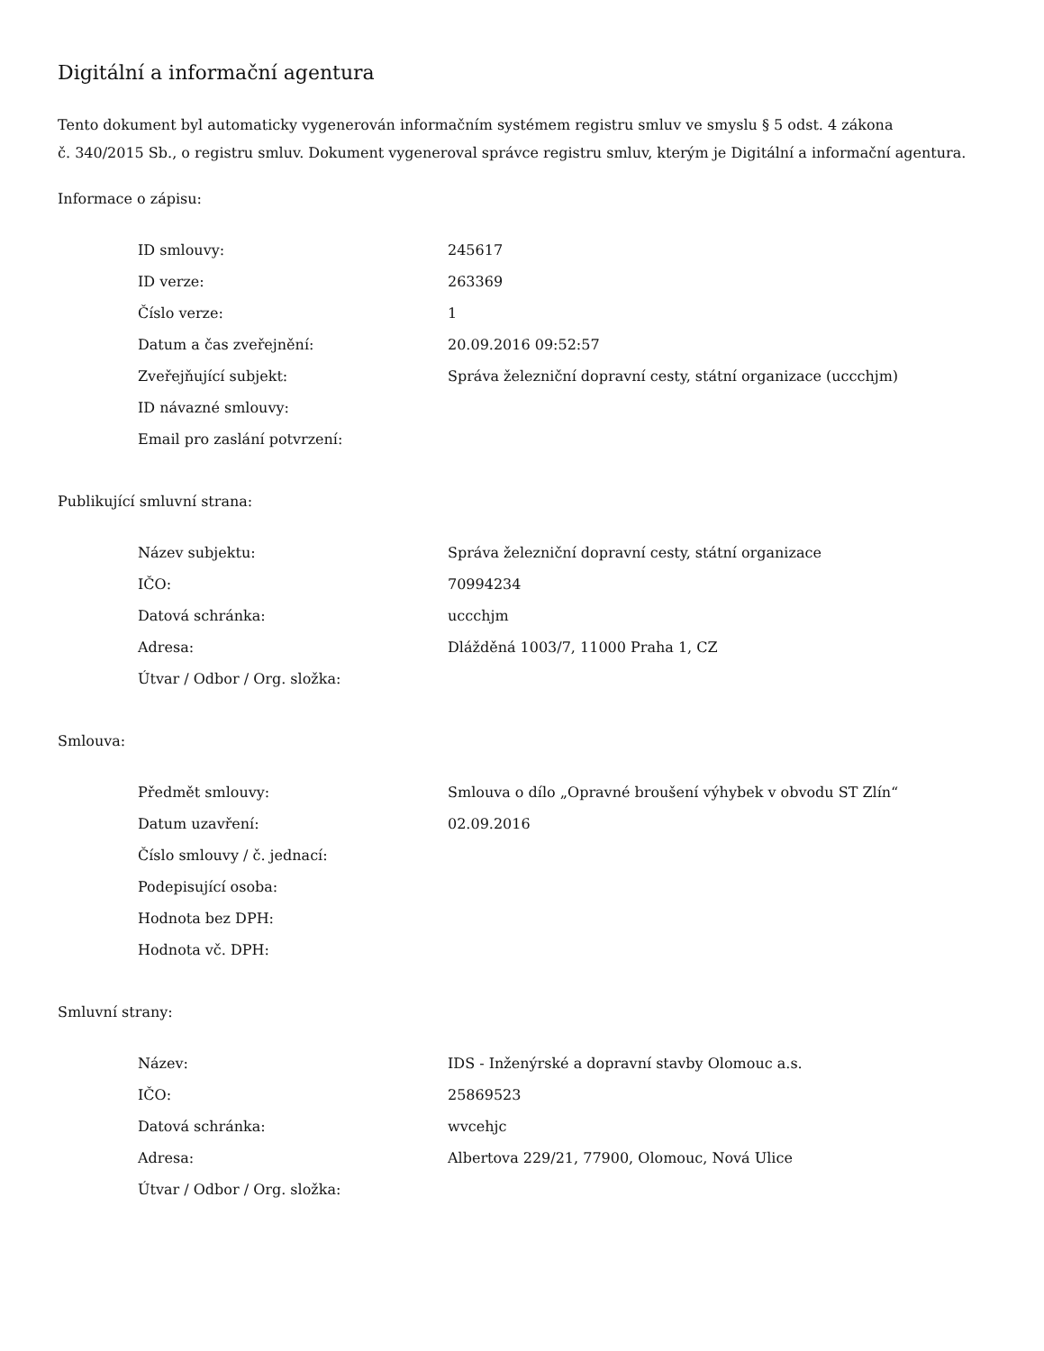Digitální a informační agentura
Tento dokument byl automaticky vygenerován informačním systémem registru smluv ve smyslu § 5 odst. 4 zákona
č. 340/2015 Sb., o registru smluv. Dokument vygeneroval správce registru smluv, kterým je Digitální a informační agentura.
Informace o zápisu:
| ID smlouvy: | 245617 |
| ID verze: | 263369 |
| Číslo verze: | 1 |
| Datum a čas zveřejnění: | 20.09.2016 09:52:57 |
| Zveřejňující subjekt: | Správa železniční dopravní cesty, státní organizace (uccchjm) |
| ID návazné smlouvy: | |
| Email pro zaslání potvrzení: | |
Publikující smluvní strana:
| Název subjektu: | Správa železniční dopravní cesty, státní organizace |
| IČO: | 70994234 |
| Datová schránka: | uccchjm |
| Adresa: | Dlážděná 1003/7, 11000 Praha 1, CZ |
| Útvar / Odbor / Org. složka: | |
Smlouva:
| Předmět smlouvy: | Smlouva o dílo „Opravné broušení výhybek v obvodu ST Zlín“ |
| Datum uzavření: | 02.09.2016 |
| Číslo smlouvy / č. jednací: | |
| Podepisující osoba: | |
| Hodnota bez DPH: | |
| Hodnota vč. DPH: | |
Smluvní strany:
| Název: | IDS - Inženýrské a dopravní stavby Olomouc a.s. |
| IČO: | 25869523 |
| Datová schránka: | wvcehjc |
| Adresa: | Albertova 229/21, 77900, Olomouc, Nová Ulice |
| Útvar / Odbor / Org. složka: | |